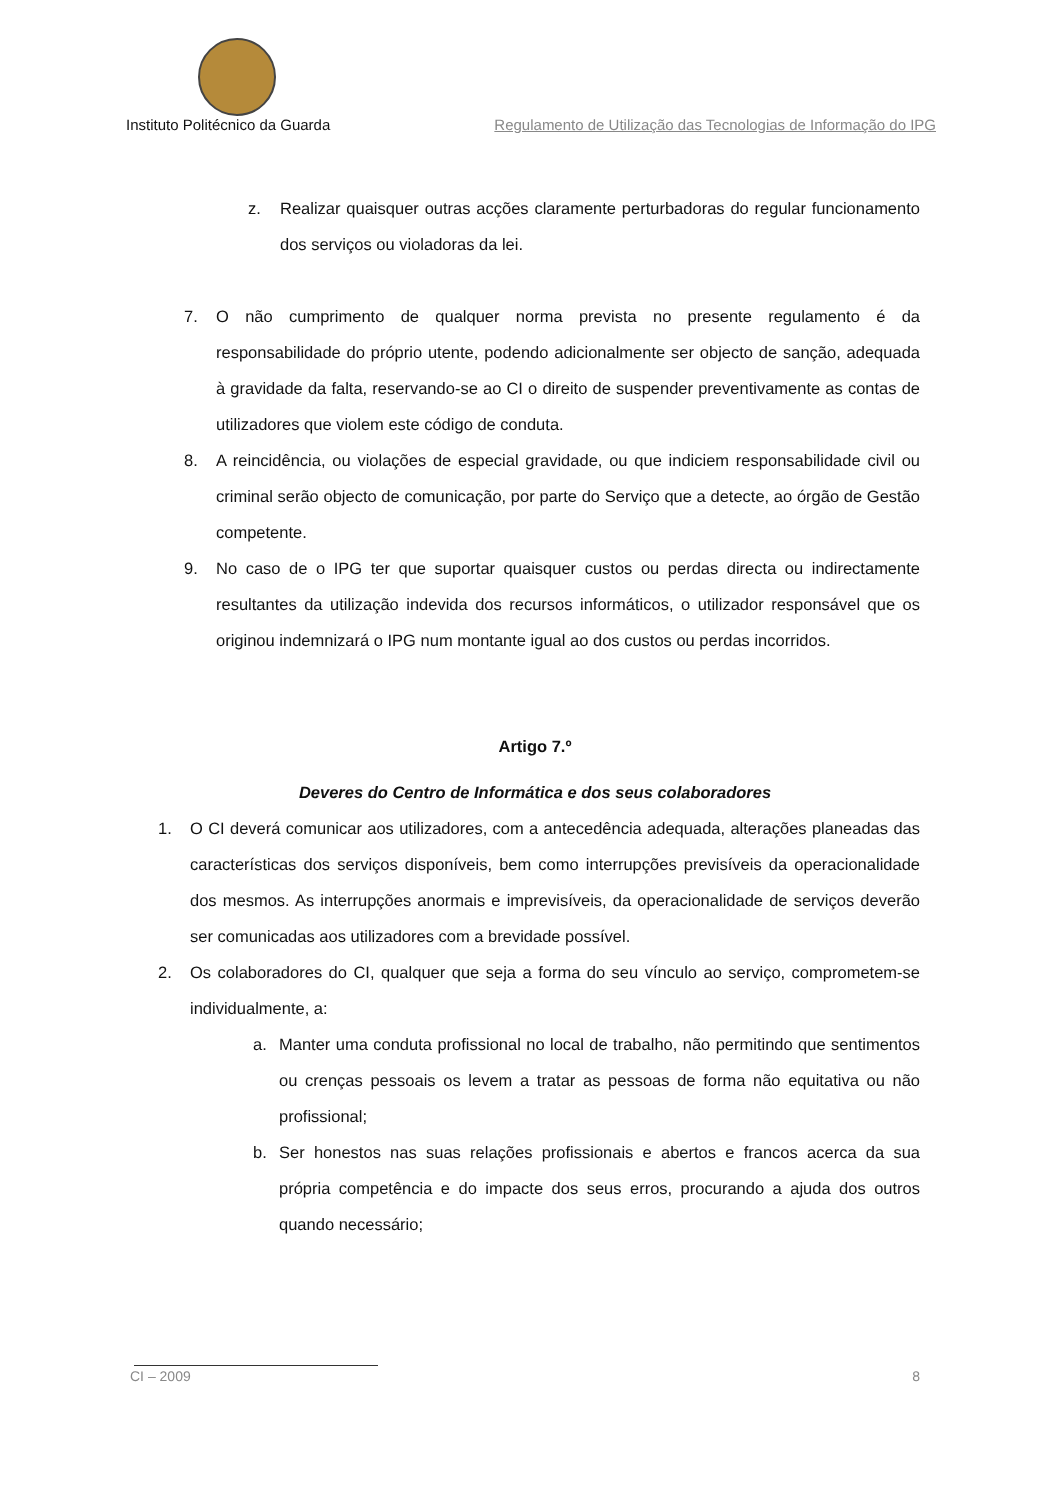Instituto Politécnico da Guarda Regulamento de Utilização das Tecnologias de Informação do IPG
z. Realizar quaisquer outras acções claramente perturbadoras do regular funcionamento dos serviços ou violadoras da lei.
7. O não cumprimento de qualquer norma prevista no presente regulamento é da responsabilidade do próprio utente, podendo adicionalmente ser objecto de sanção, adequada à gravidade da falta, reservando-se ao CI o direito de suspender preventivamente as contas de utilizadores que violem este código de conduta.
8. A reincidência, ou violações de especial gravidade, ou que indiciem responsabilidade civil ou criminal serão objecto de comunicação, por parte do Serviço que a detecte, ao órgão de Gestão competente.
9. No caso de o IPG ter que suportar quaisquer custos ou perdas directa ou indirectamente resultantes da utilização indevida dos recursos informáticos, o utilizador responsável que os originou indemnizará o IPG num montante igual ao dos custos ou perdas incorridos.
Artigo 7.º
Deveres do Centro de Informática e dos seus colaboradores
1. O CI deverá comunicar aos utilizadores, com a antecedência adequada, alterações planeadas das características dos serviços disponíveis, bem como interrupções previsíveis da operacionalidade dos mesmos. As interrupções anormais e imprevisíveis, da operacionalidade de serviços deverão ser comunicadas aos utilizadores com a brevidade possível.
2. Os colaboradores do CI, qualquer que seja a forma do seu vínculo ao serviço, comprometem-se individualmente, a:
a. Manter uma conduta profissional no local de trabalho, não permitindo que sentimentos ou crenças pessoais os levem a tratar as pessoas de forma não equitativa ou não profissional;
b. Ser honestos nas suas relações profissionais e abertos e francos acerca da sua própria competência e do impacte dos seus erros, procurando a ajuda dos outros quando necessário;
CI – 2009 8